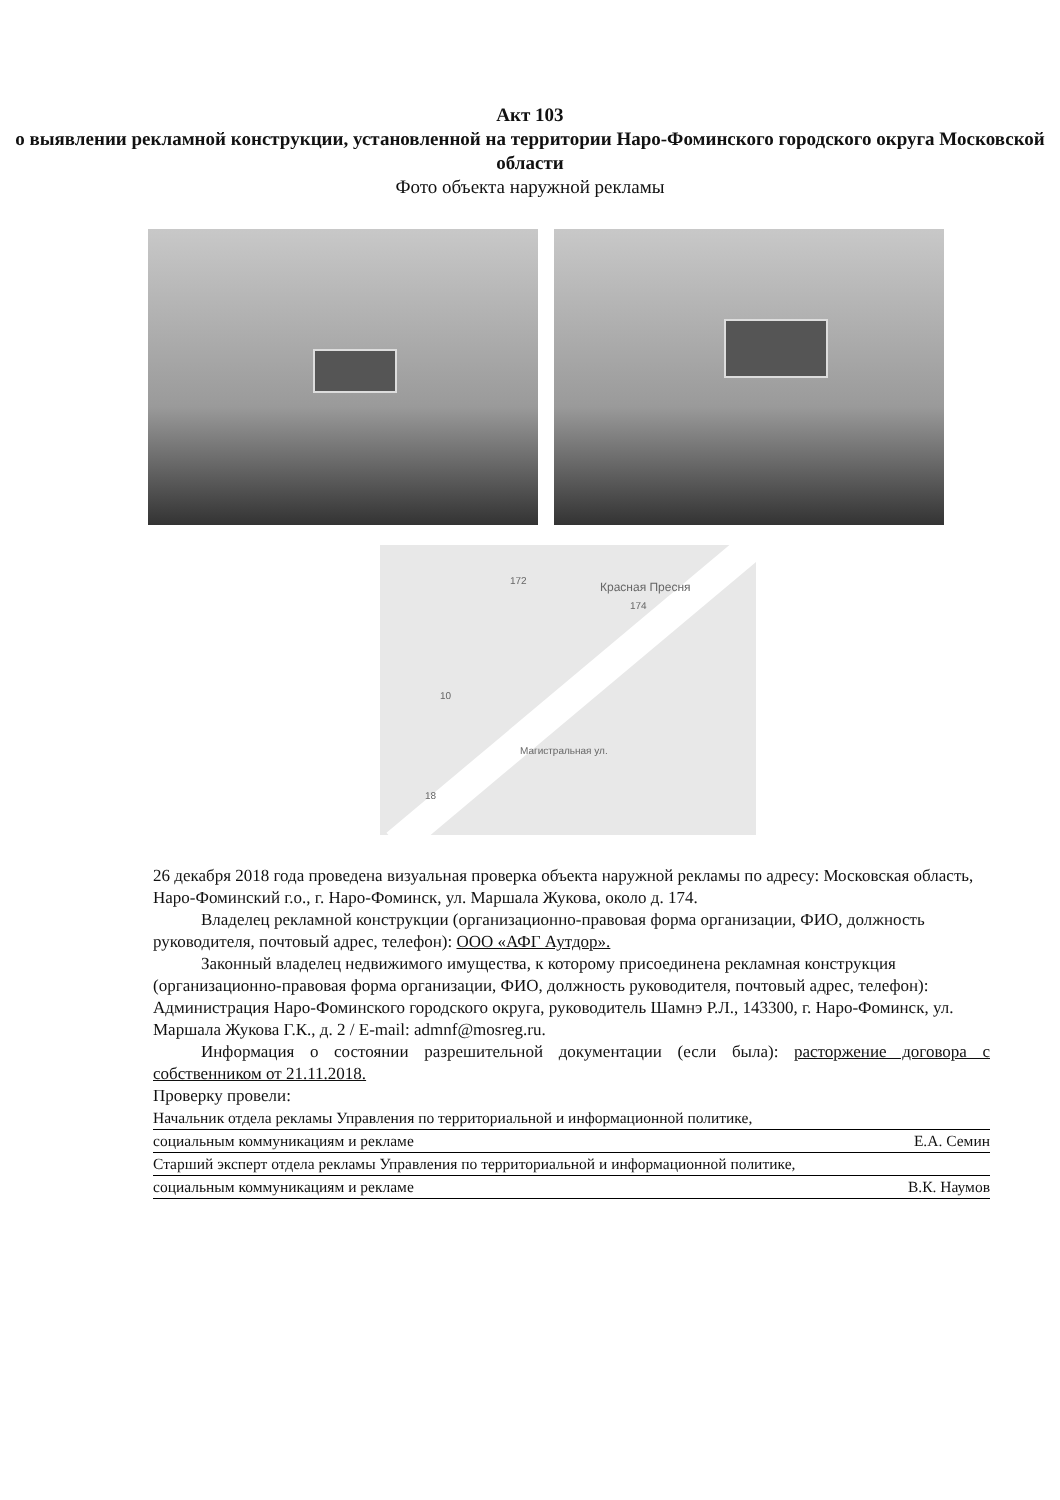Акт 103
о выявлении рекламной конструкции, установленной на территории Наро-Фоминского городского округа Московской области
Фото объекта наружной рекламы
Красная Пресня 172
174
Магистральная ул.
10
18
26 декабря 2018 года проведена визуальная проверка объекта наружной рекламы по адресу: Московская область, Наро-Фоминский г.о., г. Наро-Фоминск, ул. Маршала Жукова, около д. 174.
Владелец рекламной конструкции (организационно-правовая форма организации, ФИО, должность руководителя, почтовый адрес, телефон): ООО «АФГ Аутдор».
Законный владелец недвижимого имущества, к которому присоединена рекламная конструкция (организационно-правовая форма организации, ФИО, должность руководителя, почтовый адрес, телефон): Администрация Наро-Фоминского городского округа, руководитель Шамнэ Р.Л., 143300, г. Наро-Фоминск, ул. Маршала Жукова Г.К., д. 2 / E-mail: admnf@mosreg.ru.
Информация о состоянии разрешительной документации (если была): расторжение договора с собственником от 21.11.2018.
Проверку провели:
Начальник отдела рекламы Управления по территориальной и информационной политике,
социальным коммуникациям и рекламе Е.А. Семин
Старший эксперт отдела рекламы Управления по территориальной и информационной политике,
социальным коммуникациям и рекламе В.К. Наумов